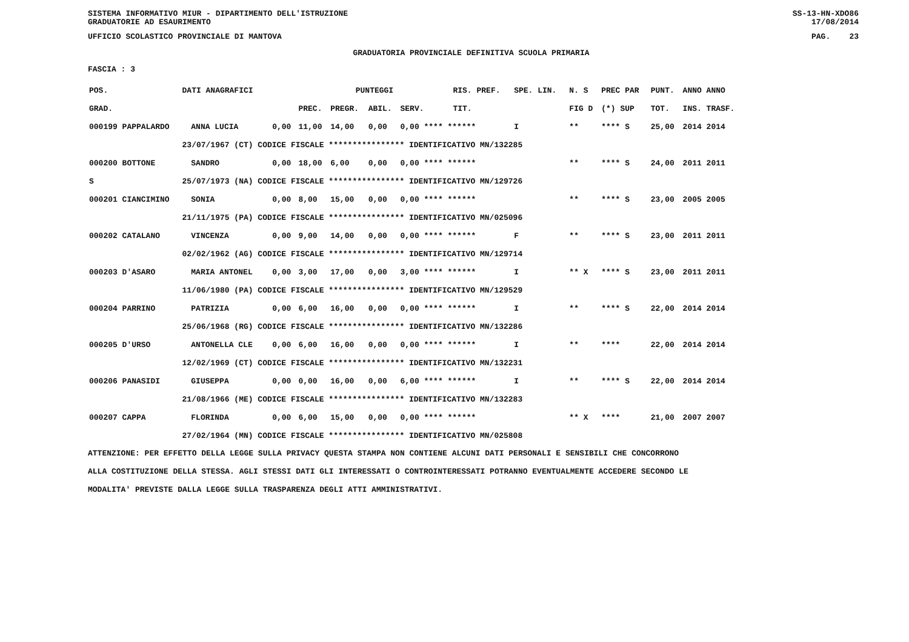SISTEMA INFORMATIVO MIUR - DIPARTIMENTO DELL'ISTRUZIONE SS-13-HN-XDO86
GRADUATORIE AD ESAURIMENTO 17/08/2014
UFFICIO SCOLASTICO PROVINCIALE DI MANTOVA PAG. 23
GRADUATORIA PROVINCIALE DEFINITIVA SCUOLA PRIMARIA
FASCIA : 3
| POS. | DATI ANAGRAFICI | | | PUNTEGGI | | | | RIS. PREF. | | SPE. LIN. | N. S | PREC PAR | PUNT. | ANNO ANNO |
| --- | --- | --- | --- | --- | --- | --- | --- | --- | --- | --- | --- | --- | --- | --- |
| GRAD. | | | | PREC. | PREGR. | ABIL. | SERV. | TIT. | | | FIG D | (*) SUP | TOT. | INS. TRASF. |
| 000199 PAPPALARDO | | ANNA LUCIA | 0,00 | 11,00 | 14,00 | 0,00 | 0,00 **** ****** | | | I | ** | **** S | 25,00 | 2014 2014 |
| | 23/07/1967 (CT) CODICE FISCALE **************** IDENTIFICATIVO MN/132285 | | | | | | | | | | | | | |
| 000200 BOTTONE | | SANDRO | 0,00 | 18,00 | 6,00 | 0,00 | 0,00 **** ****** | | | | ** | **** S | 24,00 | 2011 2011 |
| S | 25/07/1973 (NA) CODICE FISCALE **************** IDENTIFICATIVO MN/129726 | | | | | | | | | | | | | |
| 000201 CIANCIMINO | | SONIA | 0,00 | 8,00 | 15,00 | 0,00 | 0,00 **** ****** | | | | ** | **** S | 23,00 | 2005 2005 |
| | 21/11/1975 (PA) CODICE FISCALE **************** IDENTIFICATIVO MN/025096 | | | | | | | | | | | | | |
| 000202 CATALANO | | VINCENZA | 0,00 | 9,00 | 14,00 | 0,00 | 0,00 **** ****** | | | F | ** | **** S | 23,00 | 2011 2011 |
| | 02/02/1962 (AG) CODICE FISCALE **************** IDENTIFICATIVO MN/129714 | | | | | | | | | | | | | |
| 000203 D'ASARO | | MARIA ANTONEL | 0,00 | 3,00 | 17,00 | 0,00 | 3,00 **** ****** | | | I | ** X | **** S | 23,00 | 2011 2011 |
| | 11/06/1980 (PA) CODICE FISCALE **************** IDENTIFICATIVO MN/129529 | | | | | | | | | | | | | |
| 000204 PARRINO | | PATRIZIA | 0,00 | 6,00 | 16,00 | 0,00 | 0,00 **** ****** | | | I | ** | **** S | 22,00 | 2014 2014 |
| | 25/06/1968 (RG) CODICE FISCALE **************** IDENTIFICATIVO MN/132286 | | | | | | | | | | | | | |
| 000205 D'URSO | | ANTONELLA CLE | 0,00 | 6,00 | 16,00 | 0,00 | 0,00 **** ****** | | | I | ** | **** | 22,00 | 2014 2014 |
| | 12/02/1969 (CT) CODICE FISCALE **************** IDENTIFICATIVO MN/132231 | | | | | | | | | | | | | |
| 000206 PANASIDI | | GIUSEPPA | 0,00 | 0,00 | 16,00 | 0,00 | 6,00 **** ****** | | | I | ** | **** S | 22,00 | 2014 2014 |
| | 21/08/1966 (ME) CODICE FISCALE **************** IDENTIFICATIVO MN/132283 | | | | | | | | | | | | | |
| 000207 CAPPA | | FLORINDA | 0,00 | 6,00 | 15,00 | 0,00 | 0,00 **** ****** | | | | ** X | **** | 21,00 | 2007 2007 |
| | 27/02/1964 (MN) CODICE FISCALE **************** IDENTIFICATIVO MN/025808 | | | | | | | | | | | | | |
ATTENZIONE: PER EFFETTO DELLA LEGGE SULLA PRIVACY QUESTA STAMPA NON CONTIENE ALCUNI DATI PERSONALI E SENSIBILI CHE CONCORRONO
ALLA COSTITUZIONE DELLA STESSA. AGLI STESSI DATI GLI INTERESSATI O CONTROINTERESSATI POTRANNO EVENTUALMENTE ACCEDERE SECONDO LE
MODALITA' PREVISTE DALLA LEGGE SULLA TRASPARENZA DEGLI ATTI AMMINISTRATIVI.